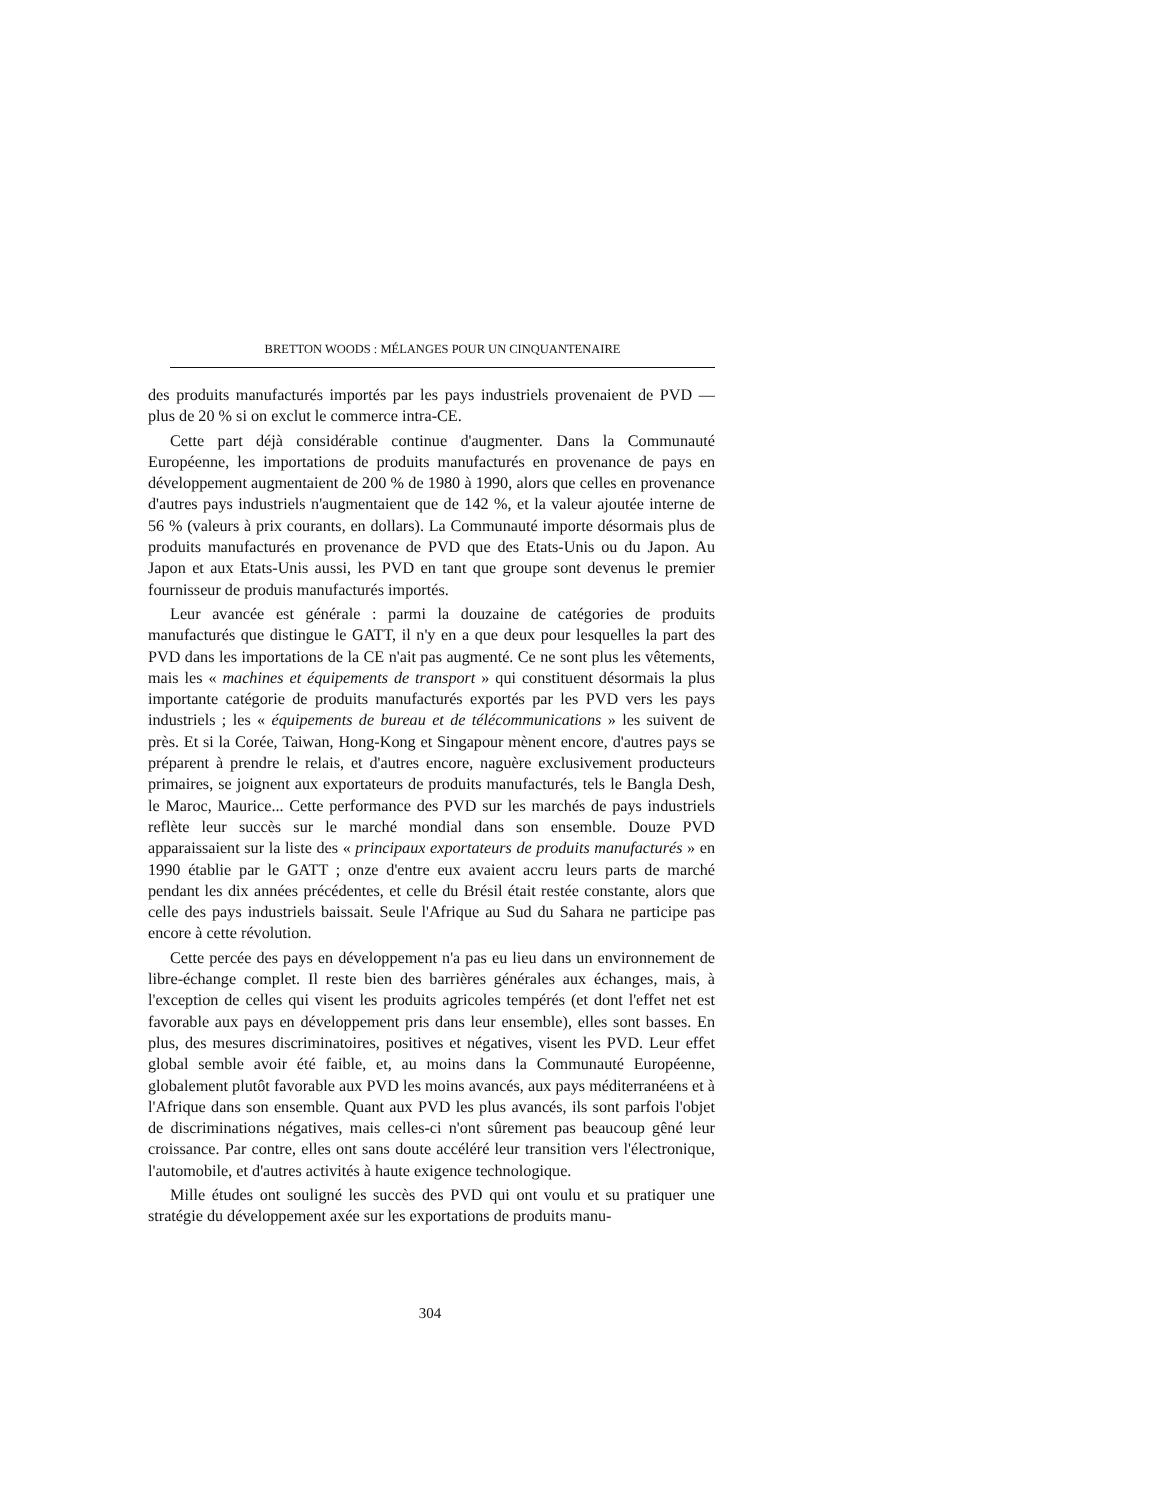BRETTON WOODS : MÉLANGES POUR UN CINQUANTENAIRE
des produits manufacturés importés par les pays industriels provenaient de PVD — plus de 20 % si on exclut le commerce intra-CE.
Cette part déjà considérable continue d'augmenter. Dans la Communauté Européenne, les importations de produits manufacturés en provenance de pays en développement augmentaient de 200 % de 1980 à 1990, alors que celles en provenance d'autres pays industriels n'augmentaient que de 142 %, et la valeur ajoutée interne de 56 % (valeurs à prix courants, en dollars). La Communauté importe désormais plus de produits manufacturés en provenance de PVD que des Etats-Unis ou du Japon. Au Japon et aux Etats-Unis aussi, les PVD en tant que groupe sont devenus le premier fournisseur de produis manufacturés importés.
Leur avancée est générale : parmi la douzaine de catégories de produits manufacturés que distingue le GATT, il n'y en a que deux pour lesquelles la part des PVD dans les importations de la CE n'ait pas augmenté. Ce ne sont plus les vêtements, mais les « machines et équipements de transport » qui constituent désormais la plus importante catégorie de produits manufacturés exportés par les PVD vers les pays industriels ; les « équipements de bureau et de télécommunications » les suivent de près. Et si la Corée, Taiwan, Hong-Kong et Singapour mènent encore, d'autres pays se préparent à prendre le relais, et d'autres encore, naguère exclusivement producteurs primaires, se joignent aux exportateurs de produits manufacturés, tels le Bangla Desh, le Maroc, Maurice... Cette performance des PVD sur les marchés de pays industriels reflète leur succès sur le marché mondial dans son ensemble. Douze PVD apparaissaient sur la liste des « principaux exportateurs de produits manufacturés » en 1990 établie par le GATT ; onze d'entre eux avaient accru leurs parts de marché pendant les dix années précédentes, et celle du Brésil était restée constante, alors que celle des pays industriels baissait. Seule l'Afrique au Sud du Sahara ne participe pas encore à cette révolution.
Cette percée des pays en développement n'a pas eu lieu dans un environnement de libre-échange complet. Il reste bien des barrières générales aux échanges, mais, à l'exception de celles qui visent les produits agricoles tempérés (et dont l'effet net est favorable aux pays en développement pris dans leur ensemble), elles sont basses. En plus, des mesures discriminatoires, positives et négatives, visent les PVD. Leur effet global semble avoir été faible, et, au moins dans la Communauté Européenne, globalement plutôt favorable aux PVD les moins avancés, aux pays méditerranéens et à l'Afrique dans son ensemble. Quant aux PVD les plus avancés, ils sont parfois l'objet de discriminations négatives, mais celles-ci n'ont sûrement pas beaucoup gêné leur croissance. Par contre, elles ont sans doute accéléré leur transition vers l'électronique, l'automobile, et d'autres activités à haute exigence technologique.
Mille études ont souligné les succès des PVD qui ont voulu et su pratiquer une stratégie du développement axée sur les exportations de produits manu-
304